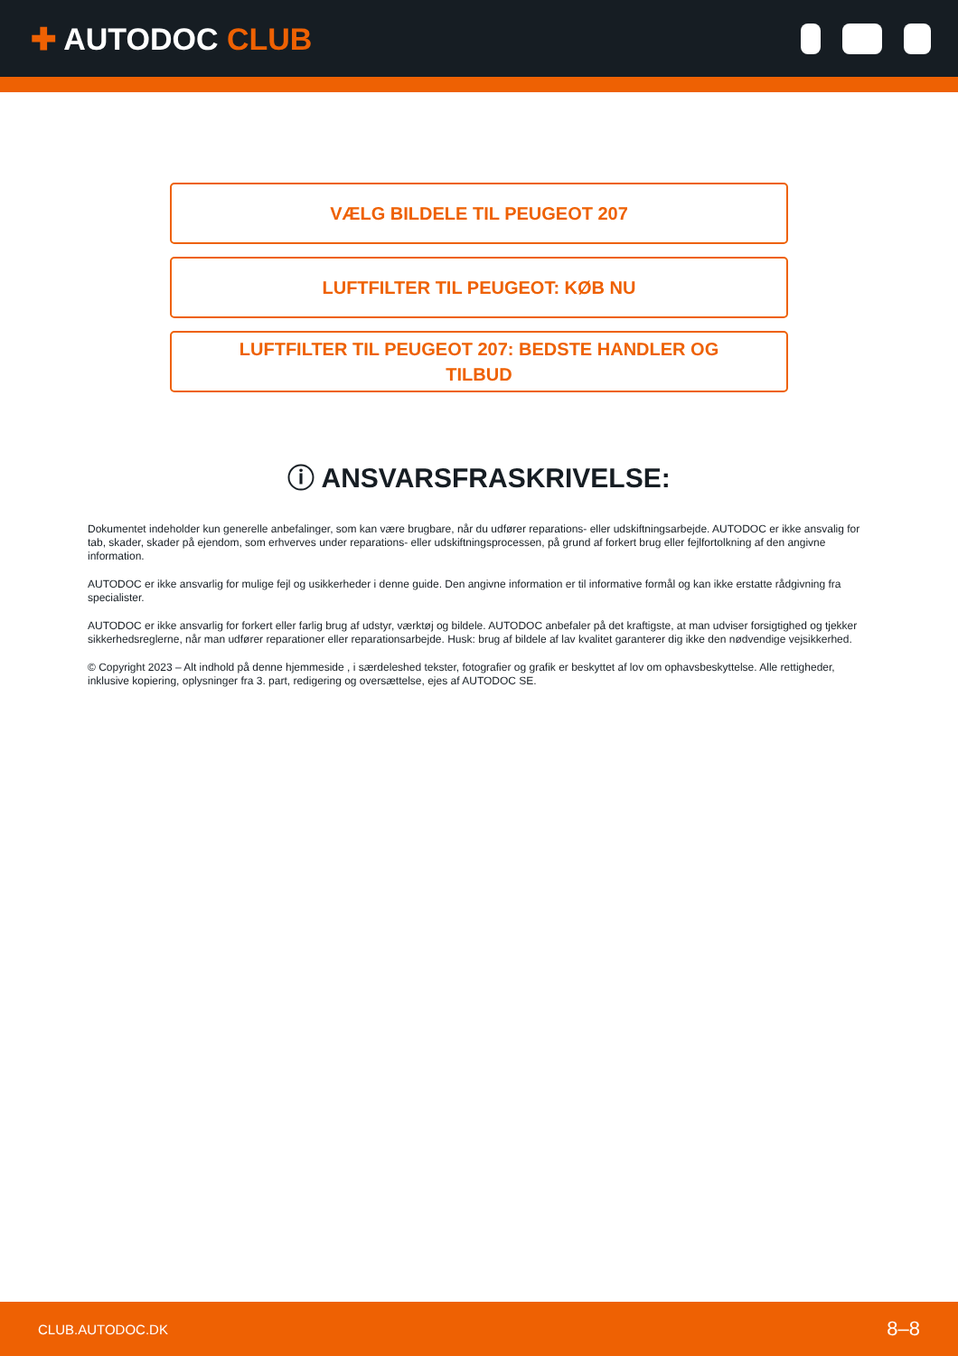✚ AUTODOC CLUB
VÆLG BILDELE TIL PEUGEOT 207
LUFTFILTER TIL PEUGEOT: KØB NU
LUFTFILTER TIL PEUGEOT 207: BEDSTE HANDLER OG
TILBUD
ⓘ ANSVARSFRASKRIVELSE:
Dokumentet indeholder kun generelle anbefalinger, som kan være brugbare, når du udfører reparations- eller udskiftningsarbejde. AUTODOC er ikke ansvalig for tab, skader, skader på ejendom, som erhverves under reparations- eller udskiftningsprocessen, på grund af forkert brug eller fejlfortolkning af den angivne information.
AUTODOC er ikke ansvarlig for mulige fejl og usikkerheder i denne guide. Den angivne information er til informative formål og kan ikke erstatte rådgivning fra specialister.
AUTODOC er ikke ansvarlig for forkert eller farlig brug af udstyr, værktøj og bildele. AUTODOC anbefaler på det kraftigste, at man udviser forsigtighed og tjekker sikkerhedsreglerne, når man udfører reparationer eller reparationsarbejde. Husk: brug af bildele af lav kvalitet garanterer dig ikke den nødvendige vejsikkerhed.
© Copyright 2023 – Alt indhold på denne hjemmeside , i særdeleshed tekster, fotografier og grafik er beskyttet af lov om ophavsbeskyttelse. Alle rettigheder, inklusive kopiering, oplysninger fra 3. part, redigering og oversættelse, ejes af AUTODOC SE.
CLUB.AUTODOC.DK 8–8